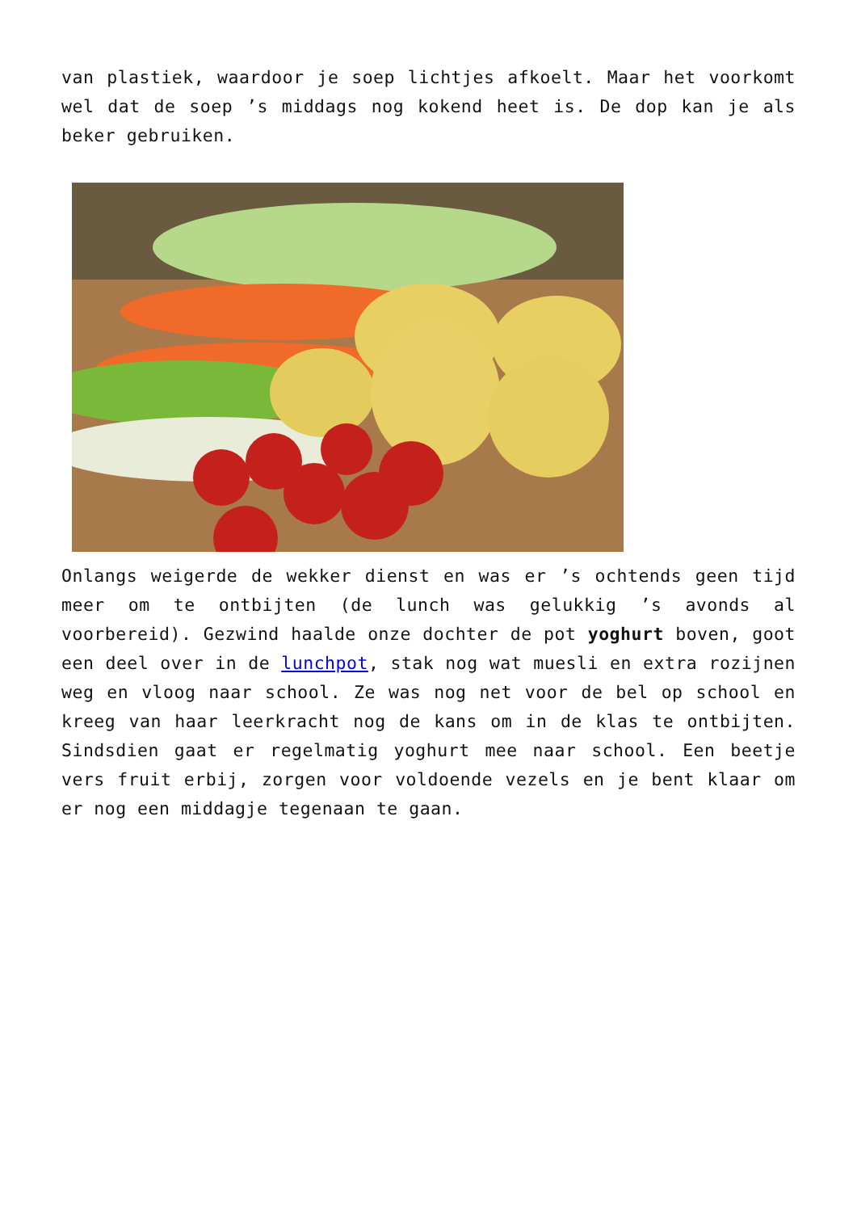van plastiek, waardoor je soep lichtjes afkoelt. Maar het voorkomt wel dat de soep ’s middags nog kokend heet is. De dop kan je als beker gebruiken.
Onlangs weigerde de wekker dienst en was er ’s ochtends geen tijd meer om te ontbijten (de lunch was gelukkig ’s avonds al voorbereid). Gezwind haalde onze dochter de pot yoghurt boven, goot een deel over in de lunchpot, stak nog wat muesli en extra rozijnen weg en vloog naar school. Ze was nog net voor de bel op school en kreeg van haar leerkracht nog de kans om in de klas te ontbijten. Sindsdien gaat er regelmatig yoghurt mee naar school. Een beetje vers fruit erbij, zorgen voor voldoende vezels en je bent klaar om er nog een middagje tegenaan te gaan.